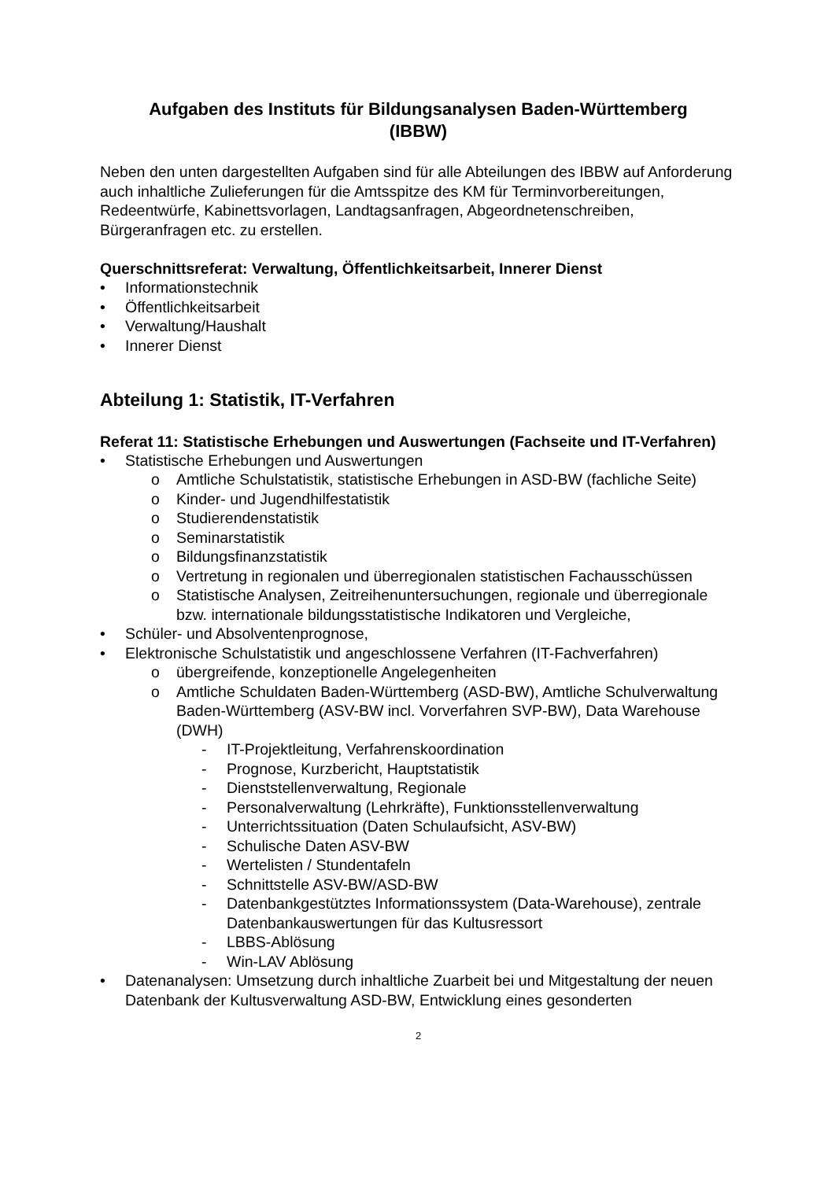Aufgaben des Instituts für Bildungsanalysen Baden-Württemberg
(IBBW)
Neben den unten dargestellten Aufgaben sind für alle Abteilungen des IBBW auf Anforderung auch inhaltliche Zulieferungen für die Amtsspitze des KM für Terminvorbereitungen, Redeentwürfe, Kabinettsvorlagen, Landtagsanfragen, Abgeordnetenschreiben, Bürgeranfragen etc. zu erstellen.
Querschnittsreferat: Verwaltung, Öffentlichkeitsarbeit, Innerer Dienst
• Informationstechnik
• Öffentlichkeitsarbeit
• Verwaltung/Haushalt
• Innerer Dienst
Abteilung 1: Statistik, IT-Verfahren
Referat 11: Statistische Erhebungen und Auswertungen (Fachseite und IT-Verfahren)
• Statistische Erhebungen und Auswertungen
o Amtliche Schulstatistik, statistische Erhebungen in ASD-BW (fachliche Seite)
o Kinder- und Jugendhilfestatistik
o Studierendenstatistik
o Seminarstatistik
o Bildungsfinanzstatistik
o Vertretung in regionalen und überregionalen statistischen Fachausschüssen
o Statistische Analysen, Zeitreihenuntersuchungen, regionale und überregionale bzw. internationale bildungsstatistische Indikatoren und Vergleiche,
• Schüler- und Absolventenprognose,
• Elektronische Schulstatistik und angeschlossene Verfahren (IT-Fachverfahren)
o übergreifende, konzeptionelle Angelegenheiten
o Amtliche Schuldaten Baden-Württemberg (ASD-BW), Amtliche Schulverwaltung Baden-Württemberg (ASV-BW incl. Vorverfahren SVP-BW), Data Warehouse (DWH)
- IT-Projektleitung, Verfahrenskoordination
- Prognose, Kurzbericht, Hauptstatistik
- Dienststellenverwaltung, Regionale
- Personalverwaltung (Lehrkräfte), Funktionsstellenverwaltung
- Unterrichtssituation (Daten Schulaufsicht, ASV-BW)
- Schulische Daten ASV-BW
- Wertelisten / Stundentafeln
- Schnittstelle ASV-BW/ASD-BW
- Datenbankgestütztes Informationssystem (Data-Warehouse), zentrale Datenbankauswertungen für das Kultusressort
- LBBS-Ablösung
- Win-LAV Ablösung
• Datenanalysen: Umsetzung durch inhaltliche Zuarbeit bei und Mitgestaltung der neuen Datenbank der Kultusverwaltung ASD-BW, Entwicklung eines gesonderten
2